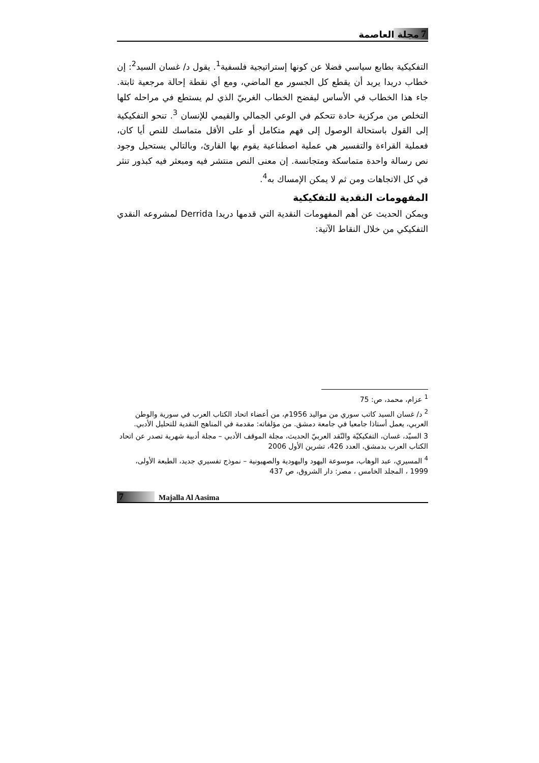7 مجلة العاصمة
التفكيكية بطابع سياسي فضلا عن كونها إستراتيجية فلسفية<sup>1</sup>. يقول د/ غسان السيد<sup>2</sup>: إن خطاب دريدا يريد أن يقطع كل الجسور مع الماضي، ومع أي نقطة إحالة مرجعية ثابتة. جاء هذا الخطاب في الأساس ليفضح الخطاب الغربيّ الذي لم يستطع في مراحله كلها التخلص من مركزية حادة تتحكم في الوعي الجمالي والقيمي للإنسان <sup>3</sup>. تنحو التفكيكية إلى القول باستحالة الوصول إلى فهم متكامل أو على الأقل متماسك للنص أيا كان، فعملية القراءة والتفسير هي عملية اصطناعية يقوم بها القارئ، وبالتالي يستحيل وجود نص رسالة واحدة متماسكة ومتجانسة. إن معنى النص منتشر فيه ومبعثر فيه كبذور تنثر في كل الاتجاهات ومن ثم لا يمكن الإمساك به<sup>4</sup>.
المفهومات النقدية للتفكيكية
ويمكن الحديث عن أهم المفهومات النقدية التي قدمها دريدا Derrida لمشروعه النقدي التفكيكي من خلال النقاط الآتية:
<sup>1</sup> عزام، محمد، ص: 75
<sup>2</sup> د/ غسان السيد كاتب سوري من مواليد 1956م، من أعضاء اتحاد الكتاب العرب في سورية والوطن العربي، يعمل أستاذا جامعيا في جامعة دمشق. من مؤلفاته: مقدمة في المناهج النقدية للتحليل الأدبي.
3 السيّد، غسان، التفكيكيّة والنّقد العربيّ الحديث، مجلة الموقف الأدبي – مجلة أدبية شهرية تصدر عن اتحاد الكتاب العرب بدمشق، العدد 426، تشرين الأول 2006
<sup>4</sup> المسيري، عبد الوهاب، موسوعة اليهود واليهودية والصهيونية – نموذج تفسيري جديد، الطبعة الأولى، 1999 ، المجلد الخامس ، مصر: دار الشروق، ص 437
7 Majalla Al Aasima